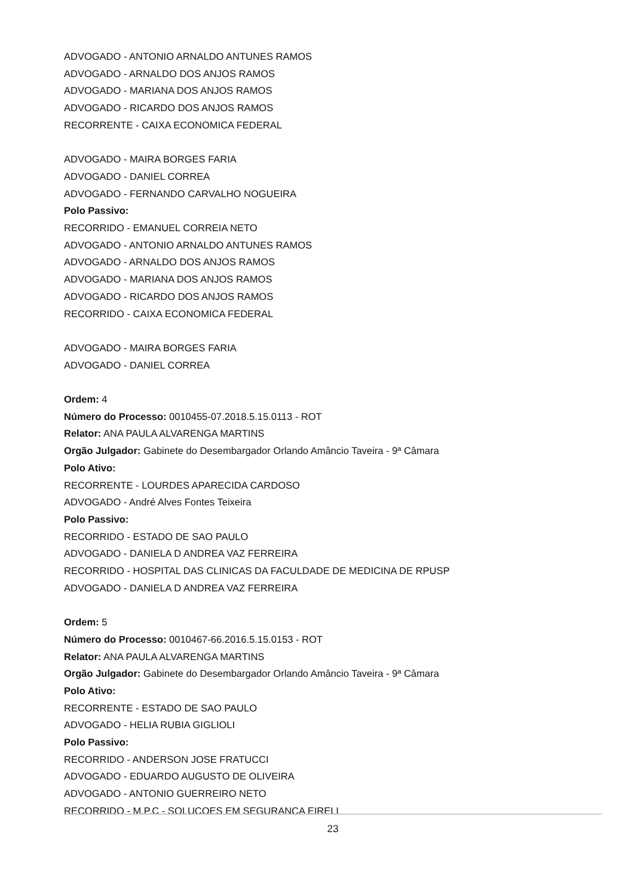ADVOGADO - ANTONIO ARNALDO ANTUNES RAMOS
ADVOGADO - ARNALDO DOS ANJOS RAMOS
ADVOGADO - MARIANA DOS ANJOS RAMOS
ADVOGADO - RICARDO DOS ANJOS RAMOS
RECORRENTE - CAIXA ECONOMICA FEDERAL
ADVOGADO - MAIRA BORGES FARIA
ADVOGADO - DANIEL CORREA
ADVOGADO - FERNANDO CARVALHO NOGUEIRA
Polo Passivo:
RECORRIDO - EMANUEL CORREIA NETO
ADVOGADO - ANTONIO ARNALDO ANTUNES RAMOS
ADVOGADO - ARNALDO DOS ANJOS RAMOS
ADVOGADO - MARIANA DOS ANJOS RAMOS
ADVOGADO - RICARDO DOS ANJOS RAMOS
RECORRIDO - CAIXA ECONOMICA FEDERAL
ADVOGADO - MAIRA BORGES FARIA
ADVOGADO - DANIEL CORREA
Ordem: 4
Número do Processo: 0010455-07.2018.5.15.0113 - ROT
Relator: ANA PAULA ALVARENGA MARTINS
Orgão Julgador: Gabinete do Desembargador Orlando Amâncio Taveira - 9ª Câmara
Polo Ativo:
RECORRENTE - LOURDES APARECIDA CARDOSO
ADVOGADO - André Alves Fontes Teixeira
Polo Passivo:
RECORRIDO - ESTADO DE SAO PAULO
ADVOGADO - DANIELA D ANDREA VAZ FERREIRA
RECORRIDO - HOSPITAL DAS CLINICAS DA FACULDADE DE MEDICINA DE RPUSP
ADVOGADO - DANIELA D ANDREA VAZ FERREIRA
Ordem: 5
Número do Processo: 0010467-66.2016.5.15.0153 - ROT
Relator: ANA PAULA ALVARENGA MARTINS
Orgão Julgador: Gabinete do Desembargador Orlando Amâncio Taveira - 9ª Câmara
Polo Ativo:
RECORRENTE - ESTADO DE SAO PAULO
ADVOGADO - HELIA RUBIA GIGLIOLI
Polo Passivo:
RECORRIDO - ANDERSON JOSE FRATUCCI
ADVOGADO - EDUARDO AUGUSTO DE OLIVEIRA
ADVOGADO - ANTONIO GUERREIRO NETO
RECORRIDO - M.P.C - SOLUCOES EM SEGURANCA EIRELI
23